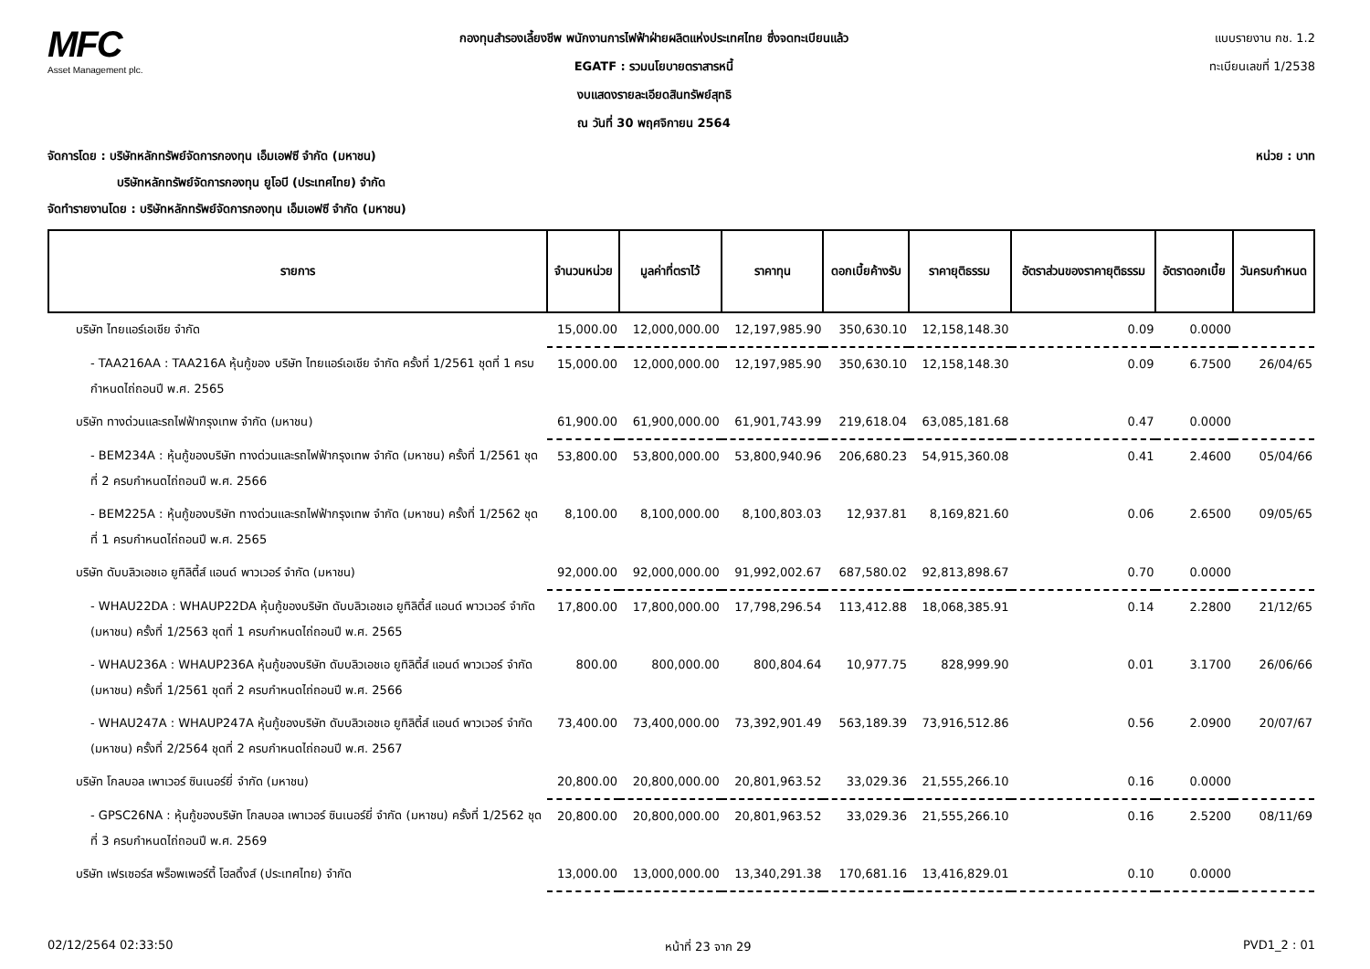MFC
Asset Management plc.
กองทุนสำรองเลี้ยงชีพ พนักงานการไฟฟ้าฝ่ายผลิตแห่งประเทศไทย ซึ่งจดทะเบียนแล้ว
EGATF : รวมนโยบายตราสารหนี้
งบแสดงรายละเอียดสินทรัพย์สุทธิ
ณ วันที่ 30 พฤศจิกายน 2564
แบบรายงาน กช. 1.2
ทะเบียนเลขที่ 1/2538
หน่วย : บาท จัดการโดย : บริษัทหลักทรัพย์จัดการกองทุน เอ็มเอฟซี จำกัด (มหาชน)
บริษัทหลักทรัพย์จัดการกองทุน ยูโอบี (ประเทศไทย) จำกัด
จัดทำรายงานโดย : บริษัทหลักทรัพย์จัดการกองทุน เอ็มเอฟซี จำกัด (มหาชน)
| รายการ | จำนวนหน่วย | มูลค่าที่ตราไว้ | ราคาทุน | ดอกเบี้ยค้างรับ | ราคายุติธรรม | อัตราส่วนของราคายุติธรรม | อัตราดอกเบี้ย | วันครบกำหนด |
| --- | --- | --- | --- | --- | --- | --- | --- | --- |
| บริษัท ไทยแอร์เอเชีย จำกัด | 15,000.00 | 12,000,000.00 | 12,197,985.90 | 350,630.10 | 12,158,148.30 | 0.09 | 0.0000 | |
| - TAA216AA : TAA216A หุ้นกู้ของ บริษัท ไทยแอร์เอเชีย จำกัด ครั้งที่ 1/2561 ชุดที่ 1 ครบกำหนดไถ่ถอนปี พ.ศ. 2565 | 15,000.00 | 12,000,000.00 | 12,197,985.90 | 350,630.10 | 12,158,148.30 | 0.09 | 6.7500 | 26/04/65 |
| บริษัท ทางด่วนและรถไฟฟ้ากรุงเทพ จำกัด (มหาชน) | 61,900.00 | 61,900,000.00 | 61,901,743.99 | 219,618.04 | 63,085,181.68 | 0.47 | 0.0000 | |
| - BEM234A : หุ้นกู้ของบริษัท ทางด่วนและรถไฟฟ้ากรุงเทพ จำกัด (มหาชน) ครั้งที่ 1/2561 ชุดที่ 2 ครบกำหนดไถ่ถอนปี พ.ศ. 2566 | 53,800.00 | 53,800,000.00 | 53,800,940.96 | 206,680.23 | 54,915,360.08 | 0.41 | 2.4600 | 05/04/66 |
| - BEM225A : หุ้นกู้ของบริษัท ทางด่วนและรถไฟฟ้ากรุงเทพ จำกัด (มหาชน) ครั้งที่ 1/2562 ชุดที่ 1 ครบกำหนดไถ่ถอนปี พ.ศ. 2565 | 8,100.00 | 8,100,000.00 | 8,100,803.03 | 12,937.81 | 8,169,821.60 | 0.06 | 2.6500 | 09/05/65 |
| บริษัท ดับบลิวเอชเอ ยูทิลิตี้ส์ แอนด์ พาวเวอร์ จำกัด (มหาชน) | 92,000.00 | 92,000,000.00 | 91,992,002.67 | 687,580.02 | 92,813,898.67 | 0.70 | 0.0000 | |
| - WHAU22DA : WHAUP22DA หุ้นกู้ของบริษัท ดับบลิวเอชเอ ยูทิลิตี้ส์ แอนด์ พาวเวอร์ จำกัด (มหาชน) ครั้งที่ 1/2563 ชุดที่ 1 ครบกำหนดไถ่ถอนปี พ.ศ. 2565 | 17,800.00 | 17,800,000.00 | 17,798,296.54 | 113,412.88 | 18,068,385.91 | 0.14 | 2.2800 | 21/12/65 |
| - WHAU236A : WHAUP236A หุ้นกู้ของบริษัท ดับบลิวเอชเอ ยูทิลิตี้ส์ แอนด์ พาวเวอร์ จำกัด (มหาชน) ครั้งที่ 1/2561 ชุดที่ 2 ครบกำหนดไถ่ถอนปี พ.ศ. 2566 | 800.00 | 800,000.00 | 800,804.64 | 10,977.75 | 828,999.90 | 0.01 | 3.1700 | 26/06/66 |
| - WHAU247A : WHAUP247A หุ้นกู้ของบริษัท ดับบลิวเอชเอ ยูทิลิตี้ส์ แอนด์ พาวเวอร์ จำกัด (มหาชน) ครั้งที่ 2/2564 ชุดที่ 2 ครบกำหนดไถ่ถอนปี พ.ศ. 2567 | 73,400.00 | 73,400,000.00 | 73,392,901.49 | 563,189.39 | 73,916,512.86 | 0.56 | 2.0900 | 20/07/67 |
| บริษัท โกลบอล เพาเวอร์ ซินเนอร์ยี่ จำกัด (มหาชน) | 20,800.00 | 20,800,000.00 | 20,801,963.52 | 33,029.36 | 21,555,266.10 | 0.16 | 0.0000 | |
| - GPSC26NA : หุ้นกู้ของบริษัท โกลบอล เพาเวอร์ ซินเนอร์ยี่ จำกัด (มหาชน) ครั้งที่ 1/2562 ชุดที่ 3 ครบกำหนดไถ่ถอนปี พ.ศ. 2569 | 20,800.00 | 20,800,000.00 | 20,801,963.52 | 33,029.36 | 21,555,266.10 | 0.16 | 2.5200 | 08/11/69 |
| บริษัท เฟรเซอร์ส พร็อพเพอร์ตี้ โฮลดิ้งส์ (ประเทศไทย) จำกัด | 13,000.00 | 13,000,000.00 | 13,340,291.38 | 170,681.16 | 13,416,829.01 | 0.10 | 0.0000 | |
02/12/2564 02:33:50 หน้าที่ 23 จาก 29 PVD1_2 : 01